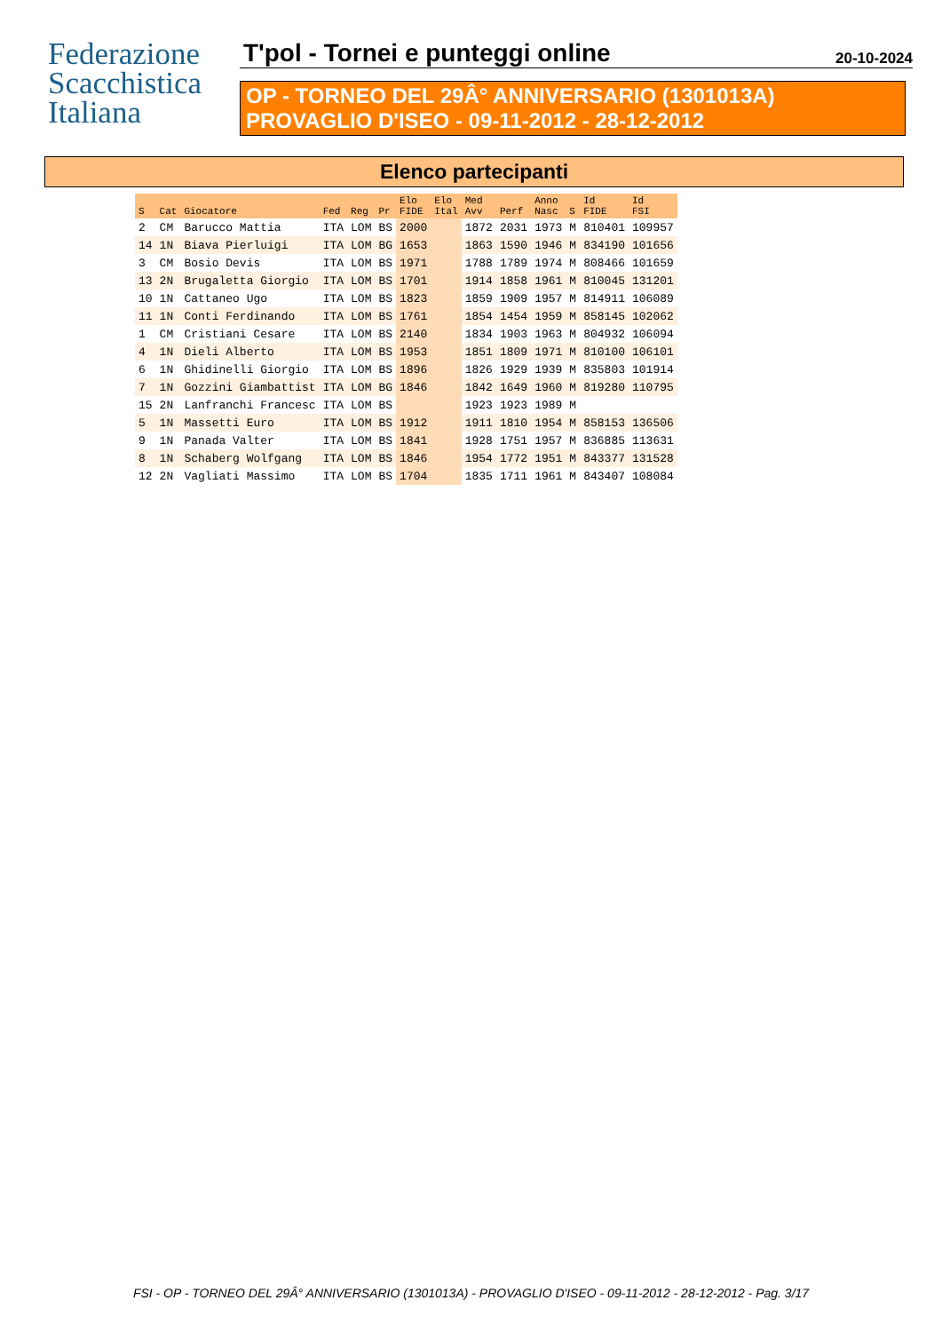Federazione
Scacchistica
Italiana
T'pol - Tornei e punteggi online 20-10-2024
OP - TORNEO DEL 29Â° ANNIVERSARIO (1301013A)
PROVAGLIO D'ISEO - 09-11-2012 - 28-12-2012
Elenco partecipanti
| S | Cat | Giocatore | Fed | Reg | Pr | Elo FIDE | Elo Ital | Med Avv | Perf | Anno Nasc | S | Id FIDE | Id FSI |
| --- | --- | --- | --- | --- | --- | --- | --- | --- | --- | --- | --- | --- | --- |
| 2 | CM | Barucco Mattia | ITA | LOM | BS | 2000 | | 1872 | 2031 | 1973 | M | 810401 | 109957 |
| 14 | 1N | Biava Pierluigi | ITA | LOM | BG | 1653 | | 1863 | 1590 | 1946 | M | 834190 | 101656 |
| 3 | CM | Bosio Devis | ITA | LOM | BS | 1971 | | 1788 | 1789 | 1974 | M | 808466 | 101659 |
| 13 | 2N | Brugaletta Giorgio | ITA | LOM | BS | 1701 | | 1914 | 1858 | 1961 | M | 810045 | 131201 |
| 10 | 1N | Cattaneo Ugo | ITA | LOM | BS | 1823 | | 1859 | 1909 | 1957 | M | 814911 | 106089 |
| 11 | 1N | Conti Ferdinando | ITA | LOM | BS | 1761 | | 1854 | 1454 | 1959 | M | 858145 | 102062 |
| 1 | CM | Cristiani Cesare | ITA | LOM | BS | 2140 | | 1834 | 1903 | 1963 | M | 804932 | 106094 |
| 4 | 1N | Dieli Alberto | ITA | LOM | BS | 1953 | | 1851 | 1809 | 1971 | M | 810100 | 106101 |
| 6 | 1N | Ghidinelli Giorgio | ITA | LOM | BS | 1896 | | 1826 | 1929 | 1939 | M | 835803 | 101914 |
| 7 | 1N | Gozzini Giambattist | ITA | LOM | BG | 1846 | | 1842 | 1649 | 1960 | M | 819280 | 110795 |
| 15 | 2N | Lanfranchi Francesc | ITA | LOM | BS | | | 1923 | 1923 | 1989 | M | | |
| 5 | 1N | Massetti Euro | ITA | LOM | BS | 1912 | | 1911 | 1810 | 1954 | M | 858153 | 136506 |
| 9 | 1N | Panada Valter | ITA | LOM | BS | 1841 | | 1928 | 1751 | 1957 | M | 836885 | 113631 |
| 8 | 1N | Schaberg Wolfgang | ITA | LOM | BS | 1846 | | 1954 | 1772 | 1951 | M | 843377 | 131528 |
| 12 | 2N | Vagliati Massimo | ITA | LOM | BS | 1704 | | 1835 | 1711 | 1961 | M | 843407 | 108084 |
FSI - OP - TORNEO DEL 29Â° ANNIVERSARIO (1301013A) - PROVAGLIO D'ISEO - 09-11-2012 - 28-12-2012 - Pag. 3/17